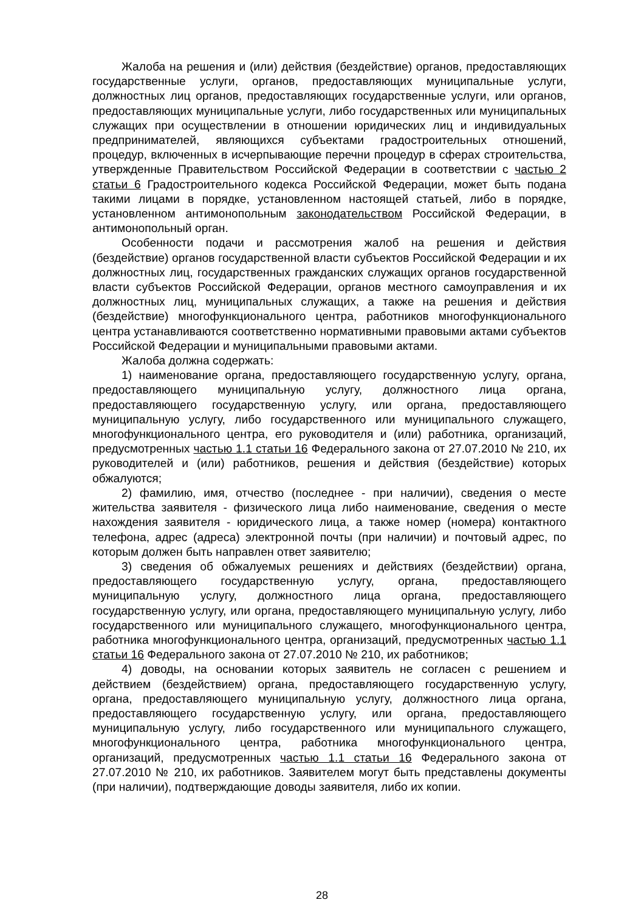Жалоба на решения и (или) действия (бездействие) органов, предоставляющих государственные услуги, органов, предоставляющих муниципальные услуги, должностных лиц органов, предоставляющих государственные услуги, или органов, предоставляющих муниципальные услуги, либо государственных или муниципальных служащих при осуществлении в отношении юридических лиц и индивидуальных предпринимателей, являющихся субъектами градостроительных отношений, процедур, включенных в исчерпывающие перечни процедур в сферах строительства, утвержденные Правительством Российской Федерации в соответствии с частью 2 статьи 6 Градостроительного кодекса Российской Федерации, может быть подана такими лицами в порядке, установленном настоящей статьей, либо в порядке, установленном антимонопольным законодательством Российской Федерации, в антимонопольный орган.
Особенности подачи и рассмотрения жалоб на решения и действия (бездействие) органов государственной власти субъектов Российской Федерации и их должностных лиц, государственных гражданских служащих органов государственной власти субъектов Российской Федерации, органов местного самоуправления и их должностных лиц, муниципальных служащих, а также на решения и действия (бездействие) многофункционального центра, работников многофункционального центра устанавливаются соответственно нормативными правовыми актами субъектов Российской Федерации и муниципальными правовыми актами.
Жалоба должна содержать:
1) наименование органа, предоставляющего государственную услугу, органа, предоставляющего муниципальную услугу, должностного лица органа, предоставляющего государственную услугу, или органа, предоставляющего муниципальную услугу, либо государственного или муниципального служащего, многофункционального центра, его руководителя и (или) работника, организаций, предусмотренных частью 1.1 статьи 16 Федерального закона от 27.07.2010 № 210, их руководителей и (или) работников, решения и действия (бездействие) которых обжалуются;
2) фамилию, имя, отчество (последнее - при наличии), сведения о месте жительства заявителя - физического лица либо наименование, сведения о месте нахождения заявителя - юридического лица, а также номер (номера) контактного телефона, адрес (адреса) электронной почты (при наличии) и почтовый адрес, по которым должен быть направлен ответ заявителю;
3) сведения об обжалуемых решениях и действиях (бездействии) органа, предоставляющего государственную услугу, органа, предоставляющего муниципальную услугу, должностного лица органа, предоставляющего государственную услугу, или органа, предоставляющего муниципальную услугу, либо государственного или муниципального служащего, многофункционального центра, работника многофункционального центра, организаций, предусмотренных частью 1.1 статьи 16 Федерального закона от 27.07.2010 № 210, их работников;
4) доводы, на основании которых заявитель не согласен с решением и действием (бездействием) органа, предоставляющего государственную услугу, органа, предоставляющего муниципальную услугу, должностного лица органа, предоставляющего государственную услугу, или органа, предоставляющего муниципальную услугу, либо государственного или муниципального служащего, многофункционального центра, работника многофункционального центра, организаций, предусмотренных частью 1.1 статьи 16 Федерального закона от 27.07.2010 № 210, их работников. Заявителем могут быть представлены документы (при наличии), подтверждающие доводы заявителя, либо их копии.
28